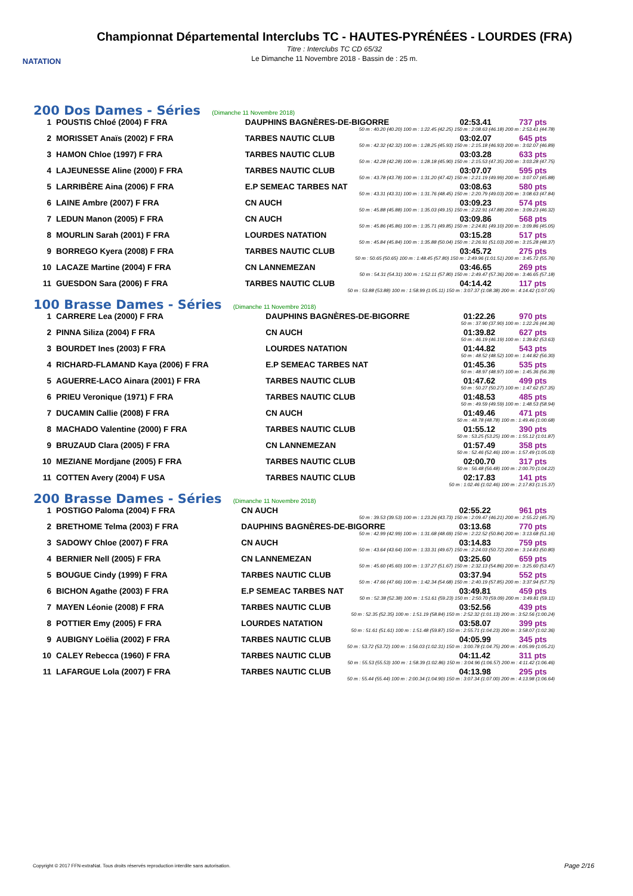NATATION
Championnat Départemental Interclubs TC - HAUTES-PYRÉNÉES - LOURDES (FRA)
Titre : Interclubs TC CD 65/32
Le Dimanche 11 Novembre 2018 - Bassin de : 25 m.
200 Dos Dames - Séries (Dimanche 11 Novembre 2018)
| 1 | POUSTIS Chloé (2004) F FRA | DAUPHINS BAGNÈRES-DE-BIGORRE | 02:53.41 | 737 pts |
| 50 m : 40.20 (40.20) 100 m : 1:22.45 (42.25) 150 m : 2:08.63 (46.18) 200 m : 2:53.41 (44.78) | | | | |
| 2 | MORISSET Anaïs (2002) F FRA | TARBES NAUTIC CLUB | 03:02.07 | 645 pts |
| 50 m : 42.32 (42.32) 100 m : 1:28.25 (45.93) 150 m : 2:15.18 (46.93) 200 m : 3:02.07 (46.89) | | | | |
| 3 | HAMON Chloe (1997) F FRA | TARBES NAUTIC CLUB | 03:03.28 | 633 pts |
| 50 m : 42.28 (42.28) 100 m : 1:28.18 (45.90) 150 m : 2:15.53 (47.35) 200 m : 3:03.28 (47.75) | | | | |
| 4 | LAJEUNESSE Aline (2000) F FRA | TARBES NAUTIC CLUB | 03:07.07 | 595 pts |
| 50 m : 43.78 (43.78) 100 m : 1:31.20 (47.42) 150 m : 2:21.19 (49.99) 200 m : 3:07.07 (45.88) | | | | |
| 5 | LARRIBÈRE Aina (2006) F FRA | E.P SEMEAC TARBES NAT | 03:08.63 | 580 pts |
| 50 m : 43.31 (43.31) 100 m : 1:31.76 (48.45) 150 m : 2:20.79 (49.03) 200 m : 3:08.63 (47.84) | | | | |
| 6 | LAINE Ambre (2007) F FRA | CN AUCH | 03:09.23 | 574 pts |
| 50 m : 45.88 (45.88) 100 m : 1:35.03 (49.15) 150 m : 2:22.91 (47.88) 200 m : 3:09.23 (46.32) | | | | |
| 7 | LEDUN Manon (2005) F FRA | CN AUCH | 03:09.86 | 568 pts |
| 50 m : 45.86 (45.86) 100 m : 1:35.71 (49.85) 150 m : 2:24.81 (49.10) 200 m : 3:09.86 (45.05) | | | | |
| 8 | MOURLIN Sarah (2001) F FRA | LOURDES NATATION | 03:15.28 | 517 pts |
| 50 m : 45.84 (45.84) 100 m : 1:35.88 (50.04) 150 m : 2:26.91 (51.03) 200 m : 3:15.28 (48.37) | | | | |
| 9 | BORREGO Kyera (2008) F FRA | TARBES NAUTIC CLUB | 03:45.72 | 275 pts |
| 50 m : 50.65 (50.65) 100 m : 1:48.45 (57.80) 150 m : 2:49.96 (1:01.51) 200 m : 3:45.72 (55.76) | | | | |
| 10 | LACAZE Martine (2004) F FRA | CN LANNEMEZAN | 03:46.65 | 269 pts |
| 50 m : 54.31 (54.31) 100 m : 1:52.11 (57.80) 150 m : 2:49.47 (57.36) 200 m : 3:46.65 (57.18) | | | | |
| 11 | GUESDON Sara (2006) F FRA | TARBES NAUTIC CLUB | 04:14.42 | 117 pts |
| 50 m : 53.88 (53.88) 100 m : 1:58.99 (1:05.11) 150 m : 3:07.37 (1:08.38) 200 m : 4:14.42 (1:07.05) | | | | |
100 Brasse Dames - Séries (Dimanche 11 Novembre 2018)
| 1 | CARRERE Lea (2000) F FRA | DAUPHINS BAGNÈRES-DE-BIGORRE | 01:22.26 | 970 pts |
| 50 m : 37.90 (37.90) 100 m : 1:22.26 (44.36) | | | | |
| 2 | PINNA Siliza (2004) F FRA | CN AUCH | 01:39.82 | 627 pts |
| 50 m : 46.19 (46.19) 100 m : 1:39.82 (53.63) | | | | |
| 3 | BOURDET Ines (2003) F FRA | LOURDES NATATION | 01:44.82 | 543 pts |
| 50 m : 48.52 (48.52) 100 m : 1:44.82 (56.30) | | | | |
| 4 | RICHARD-FLAMAND Kaya (2006) F FRA | E.P SEMEAC TARBES NAT | 01:45.36 | 535 pts |
| 50 m : 48.97 (48.97) 100 m : 1:45.36 (56.39) | | | | |
| 5 | AGUERRE-LACO Ainara (2001) F FRA | TARBES NAUTIC CLUB | 01:47.62 | 499 pts |
| 50 m : 50.27 (50.27) 100 m : 1:47.62 (57.35) | | | | |
| 6 | PRIEU Veronique (1971) F FRA | TARBES NAUTIC CLUB | 01:48.53 | 485 pts |
| 50 m : 49.59 (49.59) 100 m : 1:48.53 (58.94) | | | | |
| 7 | DUCAMIN Callie (2008) F FRA | CN AUCH | 01:49.46 | 471 pts |
| 50 m : 48.78 (48.78) 100 m : 1:49.46 (1:00.68) | | | | |
| 8 | MACHADO Valentine (2000) F FRA | TARBES NAUTIC CLUB | 01:55.12 | 390 pts |
| 50 m : 53.25 (53.25) 100 m : 1:55.12 (1:01.87) | | | | |
| 9 | BRUZAUD Clara (2005) F FRA | CN LANNEMEZAN | 01:57.49 | 358 pts |
| 50 m : 52.46 (52.46) 100 m : 1:57.49 (1:05.03) | | | | |
| 10 | MEZIANE Mordjane (2005) F FRA | TARBES NAUTIC CLUB | 02:00.70 | 317 pts |
| 50 m : 56.48 (56.48) 100 m : 2:00.70 (1:04.22) | | | | |
| 11 | COTTEN Avery (2004) F USA | TARBES NAUTIC CLUB | 02:17.83 | 141 pts |
| 50 m : 1:02.46 (1:02.46) 100 m : 2:17.83 (1:15.37) | | | | |
200 Brasse Dames - Séries (Dimanche 11 Novembre 2018)
| 1 | POSTIGO Paloma (2004) F FRA | CN AUCH | 02:55.22 | 961 pts |
| 50 m : 39.53 (39.53) 100 m : 1:23.26 (43.73) 150 m : 2:09.47 (46.21) 200 m : 2:55.22 (45.75) | | | | |
| 2 | BRETHOME Telma (2003) F FRA | DAUPHINS BAGNÈRES-DE-BIGORRE | 03:13.68 | 770 pts |
| 50 m : 42.99 (42.99) 100 m : 1:31.68 (48.69) 150 m : 2:22.52 (50.84) 200 m : 3:13.68 (51.16) | | | | |
| 3 | SADOWY Chloe (2007) F FRA | CN AUCH | 03:14.83 | 759 pts |
| 50 m : 43.64 (43.64) 100 m : 1:33.31 (49.67) 150 m : 2:24.03 (50.72) 200 m : 3:14.83 (50.80) | | | | |
| 4 | BERNIER Nell (2005) F FRA | CN LANNEMEZAN | 03:25.60 | 659 pts |
| 50 m : 45.60 (45.60) 100 m : 1:37.27 (51.67) 150 m : 2:32.13 (54.86) 200 m : 3:25.60 (53.47) | | | | |
| 5 | BOUGUE Cindy (1999) F FRA | TARBES NAUTIC CLUB | 03:37.94 | 552 pts |
| 50 m : 47.66 (47.66) 100 m : 1:42.34 (54.68) 150 m : 2:40.19 (57.85) 200 m : 3:37.94 (57.75) | | | | |
| 6 | BICHON Agathe (2003) F FRA | E.P SEMEAC TARBES NAT | 03:49.81 | 459 pts |
| 50 m : 52.38 (52.38) 100 m : 1:51.61 (59.23) 150 m : 2:50.70 (59.09) 200 m : 3:49.81 (59.11) | | | | |
| 7 | MAYEN Léonie (2008) F FRA | TARBES NAUTIC CLUB | 03:52.56 | 439 pts |
| 50 m : 52.35 (52.35) 100 m : 1:51.19 (58.84) 150 m : 2:52.32 (1:01.13) 200 m : 3:52.56 (1:00.24) | | | | |
| 8 | POTTIER Emy (2005) F FRA | LOURDES NATATION | 03:58.07 | 399 pts |
| 50 m : 51.61 (51.61) 100 m : 1:51.48 (59.87) 150 m : 2:55.71 (1:04.23) 200 m : 3:58.07 (1:02.36) | | | | |
| 9 | AUBIGNY Loëlia (2002) F FRA | TARBES NAUTIC CLUB | 04:05.99 | 345 pts |
| 50 m : 53.72 (53.72) 100 m : 1:56.03 (1:02.31) 150 m : 3:00.78 (1:04.75) 200 m : 4:05.99 (1:05.21) | | | | |
| 10 | CALEY Rebecca (1960) F FRA | TARBES NAUTIC CLUB | 04:11.42 | 311 pts |
| 50 m : 55.53 (55.53) 100 m : 1:58.39 (1:02.86) 150 m : 3:04.96 (1:06.57) 200 m : 4:11.42 (1:06.46) | | | | |
| 11 | LAFARGUE Lola (2007) F FRA | TARBES NAUTIC CLUB | 04:13.98 | 295 pts |
| 50 m : 55.44 (55.44) 100 m : 2:00.34 (1:04.90) 150 m : 3:07.34 (1:07.00) 200 m : 4:13.98 (1:06.64) | | | | |
Copyright © 2017 FFN-extraNat. Tous droits réservés reproduction interdite sans autorisation.
Page 2/16